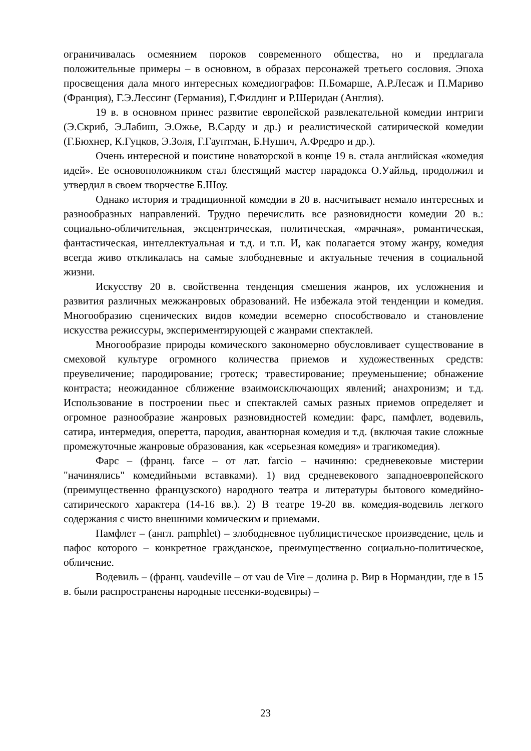ограничивалась осмеянием пороков современного общества, но и предлагала положительные примеры – в основном, в образах персонажей третьего сословия. Эпоха просвещения дала много интересных комедиографов: П.Бомарше, А.Р.Лесаж и П.Мариво (Франция), Г.Э.Лессинг (Германия), Г.Филдинг и Р.Шеридан (Англия).
19 в. в основном принес развитие европейской развлекательной комедии интриги (Э.Скриб, Э.Лабиш, Э.Ожье, В.Сарду и др.) и реалистической сатирической комедии (Г.Бюхнер, К.Гуцков, Э.Золя, Г.Гауптман, Б.Нушич, А.Фредро и др.).
Очень интересной и поистине новаторской в конце 19 в. стала английская «комедия идей». Ее основоположником стал блестящий мастер парадокса О.Уайльд, продолжил и утвердил в своем творчестве Б.Шоу.
Однако история и традиционной комедии в 20 в. насчитывает немало интересных и разнообразных направлений. Трудно перечислить все разновидности комедии 20 в.: социально-обличительная, эксцентрическая, политическая, «мрачная», романтическая, фантастическая, интеллектуальная и т.д. и т.п. И, как полагается этому жанру, комедия всегда живо откликалась на самые злободневные и актуальные течения в социальной жизни.
Искусству 20 в. свойственна тенденция смешения жанров, их усложнения и развития различных межжанровых образований. Не избежала этой тенденции и комедия. Многообразию сценических видов комедии всемерно способствовало и становление искусства режиссуры, экспериментирующей с жанрами спектаклей.
Многообразие природы комического закономерно обусловливает существование в смеховой культуре огромного количества приемов и художественных средств: преувеличение; пародирование; гротеск; травестирование; преуменьшение; обнажение контраста; неожиданное сближение взаимоисключающих явлений; анахронизм; и т.д. Использование в построении пьес и спектаклей самых разных приемов определяет и огромное разнообразие жанровых разновидностей комедии: фарс, памфлет, водевиль, сатира, интермедия, оперетта, пародия, авантюрная комедия и т.д. (включая такие сложные промежуточные жанровые образования, как «серьезная комедия» и трагикомедия).
Фарс – (франц. farce – от лат. farcio – начиняю: средневековые мистерии "начинялись" комедийными вставками). 1) вид средневекового западноевропейского (преимущественно французского) народного театра и литературы бытового комедийно-сатирического характера (14-16 вв.). 2) В театре 19-20 вв. комедия-водевиль легкого содержания с чисто внешними комическим и приемами.
Памфлет – (англ. pamphlet) – злободневное публицистическое произведение, цель и пафос которого – конкретное гражданское, преимущественно социально-политическое, обличение.
Водевиль – (франц. vaudeville – от vau de Vire – долина р. Вир в Нормандии, где в 15 в. были распространены народные песенки-водевиры) –
23